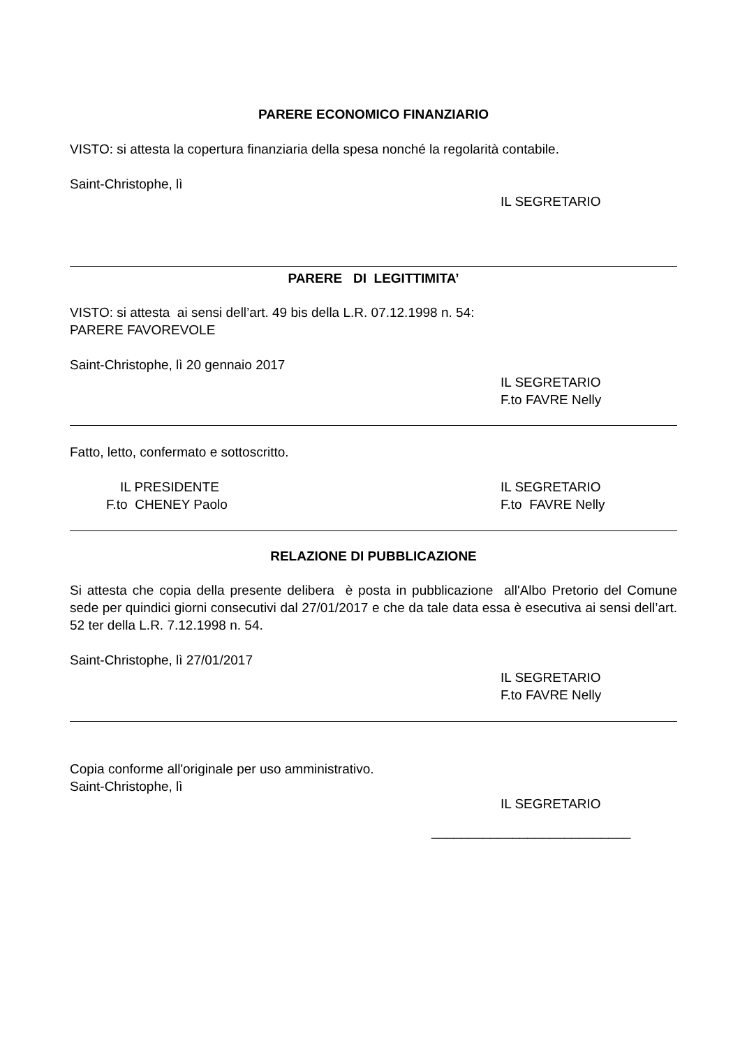PARERE ECONOMICO FINANZIARIO
VISTO: si attesta la copertura finanziaria della spesa nonché la regolarità contabile.
Saint-Christophe, lì
IL SEGRETARIO
PARERE DI LEGITTIMITA’
VISTO: si attesta ai sensi dell’art. 49 bis della L.R. 07.12.1998 n. 54:
PARERE FAVOREVOLE
Saint-Christophe, lì 20 gennaio 2017
IL SEGRETARIO
F.to FAVRE Nelly
Fatto, letto, confermato e sottoscritto.
IL PRESIDENTE
F.to CHENEY Paolo
IL SEGRETARIO
F.to FAVRE Nelly
RELAZIONE DI PUBBLICAZIONE
Si attesta che copia della presente delibera è posta in pubblicazione all'Albo Pretorio del Comune sede per quindici giorni consecutivi dal 27/01/2017 e che da tale data essa è esecutiva ai sensi dell’art. 52 ter della L.R. 7.12.1998 n. 54.
Saint-Christophe, lì 27/01/2017
IL SEGRETARIO
F.to FAVRE Nelly
Copia conforme all'originale per uso amministrativo.
Saint-Christophe, lì
IL SEGRETARIO
___________________________